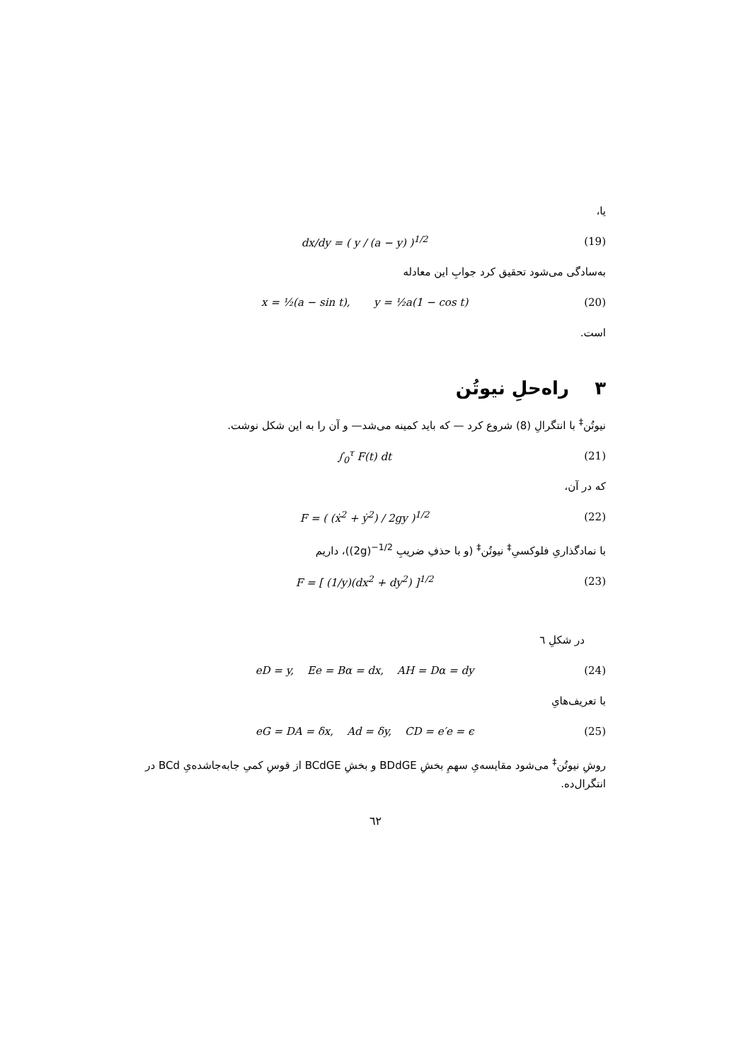یا،
dx/dy = ( y / (a − y) )<sup>1/2</sup> (19)
به‌سادگی می‌شود تحقیق کرد جوابِ این معادله
x = ½(a − sin t), y = ½a(1 − cos t) (20)
است.
۳ راه‌حلِ نیوتُن
نیوتُن<sup>‡</sup> با انتگرالِ (8) شروع کرد — که باید کمینه می‌شد— و آن را به این شکل نوشت.
∫<sub>0</sub><sup>τ</sup> F(t) dt (21)
که در آن،
F = ( (ẋ<sup>2</sup> + ẏ<sup>2</sup>) / 2gy )<sup>1/2</sup> (22)
با نمادگذاریِ فلوکسیِ<sup>‡</sup> نیوتُن<sup>‡</sup> (و با حذفِ ضریبِ (2g)<sup>−1/2</sup>)، داریم
F = [ (1/y)(dx<sup>2</sup> + dy<sup>2</sup>) ]<sup>1/2</sup> (23)
در شکلِ ٦
eD = y, Ee = Bα = dx, AH = Dα = dy (24)
با تعریف‌هایِ
eG = DA = δx, Ad = δy, CD = e′e = ϵ (25)
روشِ نیوتُن<sup>‡</sup> می‌شود مقایسه‌یِ سهمِ بخشِ BDdGE و بخشِ BCdGE از قوسِ کمیِ جابه‌جاشده‌یِ BCd در انتگرال‌ده.
٦٢